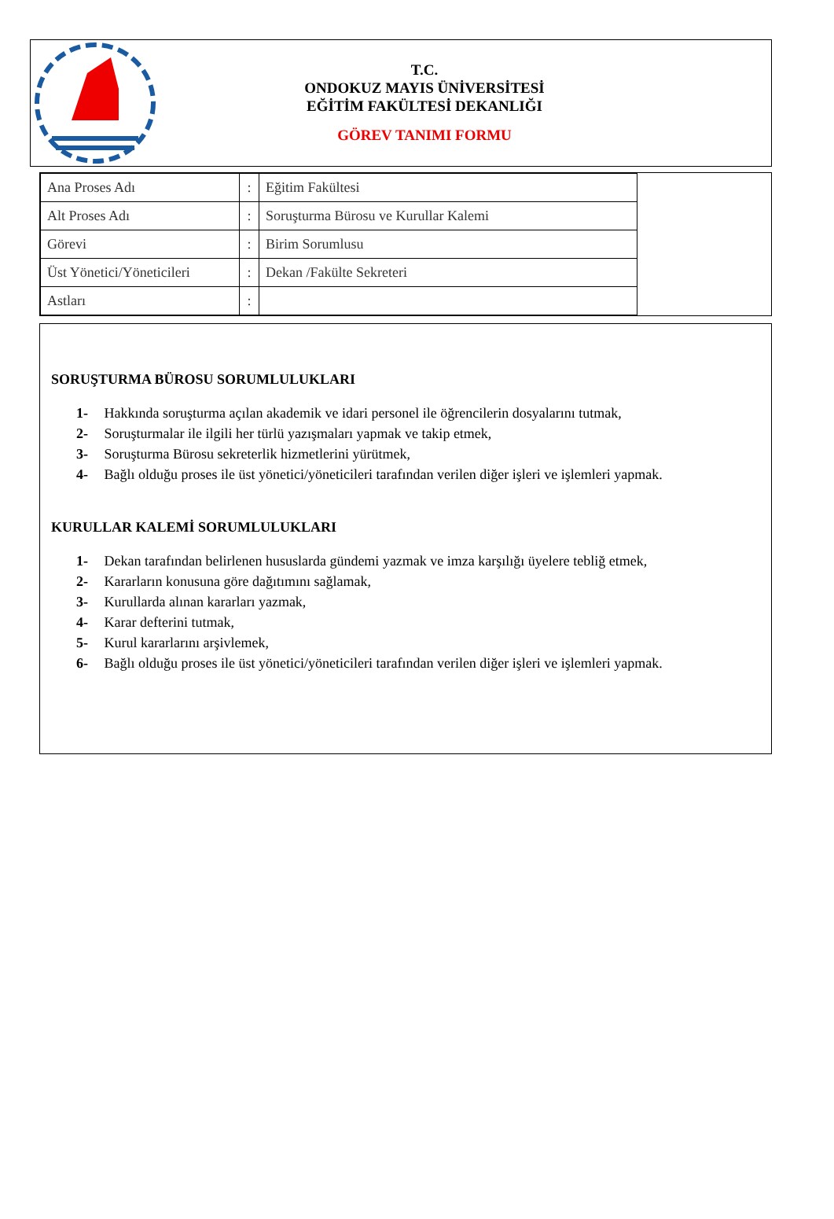T.C.
ONDOKUZ MAYIS ÜNİVERSİTESİ
EĞİTİM FAKÜLTESİ DEKANLIĞI
GÖREV TANIMI FORMU
| Ana Proses Adı | : | Eğitim Fakültesi |
| Alt Proses Adı | : | Soruşturma Bürosu ve Kurullar Kalemi |
| Görevi | : | Birim Sorumlusu |
| Üst Yönetici/Yöneticileri | : | Dekan /Fakülte Sekreteri |
| Astları | : | |
SORUŞTURMA BÜROSU SORUMLULUKLARI
1- Hakkında soruşturma açılan akademik ve idari personel ile öğrencilerin dosyalarını tutmak,
2- Soruşturmalar ile ilgili her türlü yazışmaları yapmak ve takip etmek,
3- Soruşturma Bürosu sekreterlik hizmetlerini yürütmek,
4- Bağlı olduğu proses ile üst yönetici/yöneticileri tarafından verilen diğer işleri ve işlemleri yapmak.
KURULLAR KALEMİ SORUMLULUKLARI
1- Dekan tarafından belirlenen hususlarda gündemi yazmak ve imza karşılığı üyelere tebliğ etmek,
2- Kararların konusuna göre dağıtımını sağlamak,
3- Kurullarda alınan kararları yazmak,
4- Karar defterini tutmak,
5- Kurul kararlarını arşivlemek,
6- Bağlı olduğu proses ile üst yönetici/yöneticileri tarafından verilen diğer işleri ve işlemleri yapmak.